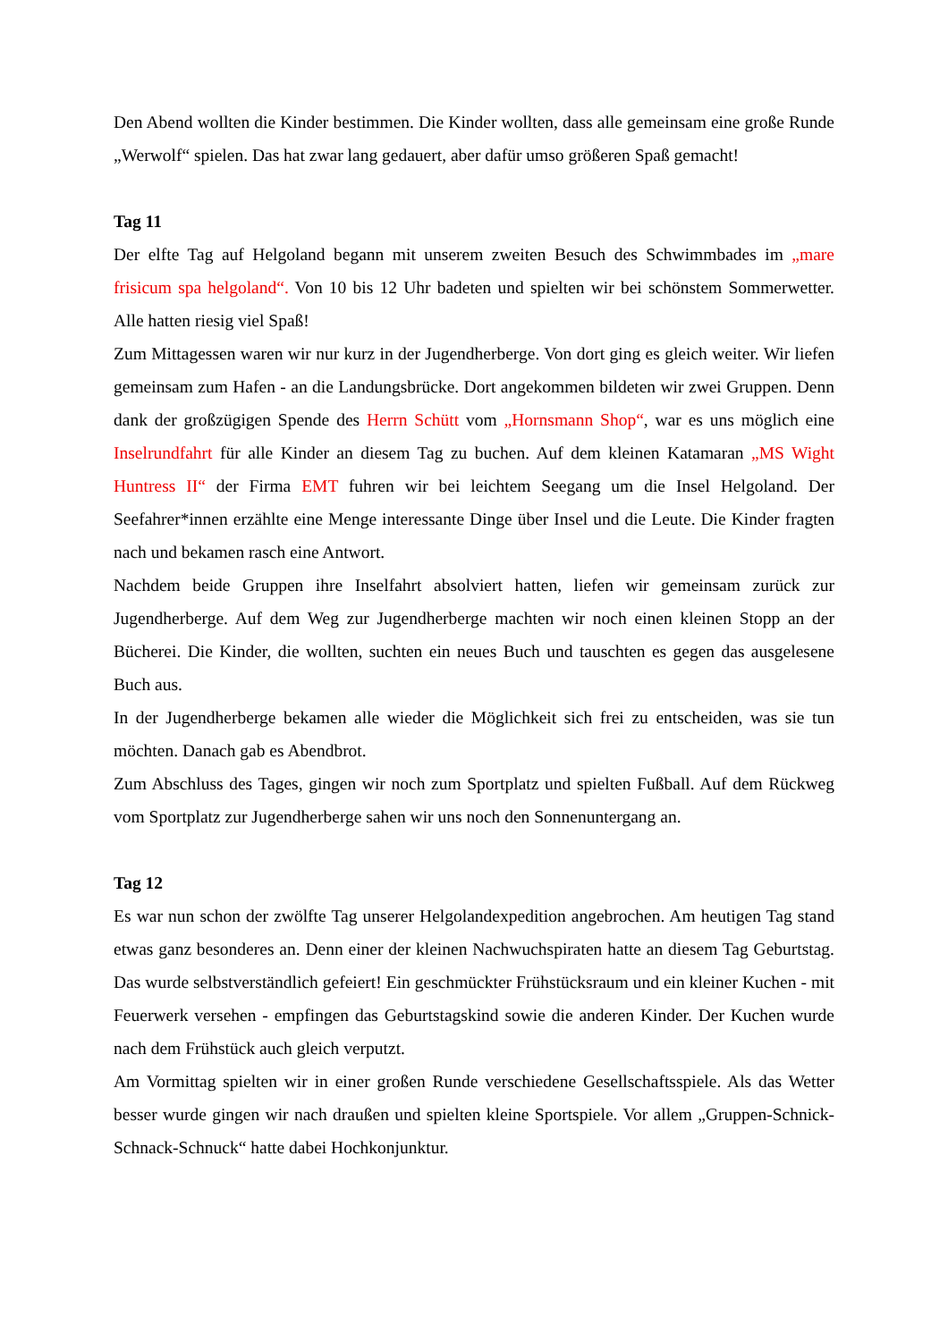Den Abend wollten die Kinder bestimmen. Die Kinder wollten, dass alle gemeinsam eine große Runde „Werwolf“ spielen. Das hat zwar lang gedauert, aber dafür umso größeren Spaß gemacht!
Tag 11
Der elfte Tag auf Helgoland begann mit unserem zweiten Besuch des Schwimmbades im „mare frisicum spa helgoland“. Von 10 bis 12 Uhr badeten und spielten wir bei schönstem Sommerwetter. Alle hatten riesig viel Spaß!
Zum Mittagessen waren wir nur kurz in der Jugendherberge. Von dort ging es gleich weiter. Wir liefen gemeinsam zum Hafen - an die Landungsbrücke. Dort angekommen bildeten wir zwei Gruppen. Denn dank der großzügigen Spende des Herrn Schütt vom „Hornsmann Shop“, war es uns möglich eine Inselrundfahrt für alle Kinder an diesem Tag zu buchen. Auf dem kleinen Katamaran „MS Wight Huntress II“ der Firma EMT fuhren wir bei leichtem Seegang um die Insel Helgoland. Der Seefahrer*innen erzählte eine Menge interessante Dinge über Insel und die Leute. Die Kinder fragten nach und bekamen rasch eine Antwort.
Nachdem beide Gruppen ihre Inselfahrt absolviert hatten, liefen wir gemeinsam zurück zur Jugendherberge. Auf dem Weg zur Jugendherberge machten wir noch einen kleinen Stopp an der Bücherei. Die Kinder, die wollten, suchten ein neues Buch und tauschten es gegen das ausgelesene Buch aus.
In der Jugendherberge bekamen alle wieder die Möglichkeit sich frei zu entscheiden, was sie tun möchten. Danach gab es Abendbrot.
Zum Abschluss des Tages, gingen wir noch zum Sportplatz und spielten Fußball. Auf dem Rückweg vom Sportplatz zur Jugendherberge sahen wir uns noch den Sonnenuntergang an.
Tag 12
Es war nun schon der zwölfte Tag unserer Helgolandexpedition angebrochen. Am heutigen Tag stand etwas ganz besonderes an. Denn einer der kleinen Nachwuchspiraten hatte an diesem Tag Geburtstag. Das wurde selbstverständlich gefeiert! Ein geschmückter Frühstücksraum und ein kleiner Kuchen - mit Feuerwerk versehen - empfingen das Geburtstagskind sowie die anderen Kinder. Der Kuchen wurde nach dem Frühstück auch gleich verputzt.
Am Vormittag spielten wir in einer großen Runde verschiedene Gesellschaftsspiele. Als das Wetter besser wurde gingen wir nach draußen und spielten kleine Sportspiele. Vor allem „Gruppen-Schnick-Schnack-Schnuck“ hatte dabei Hochkonjunktur.